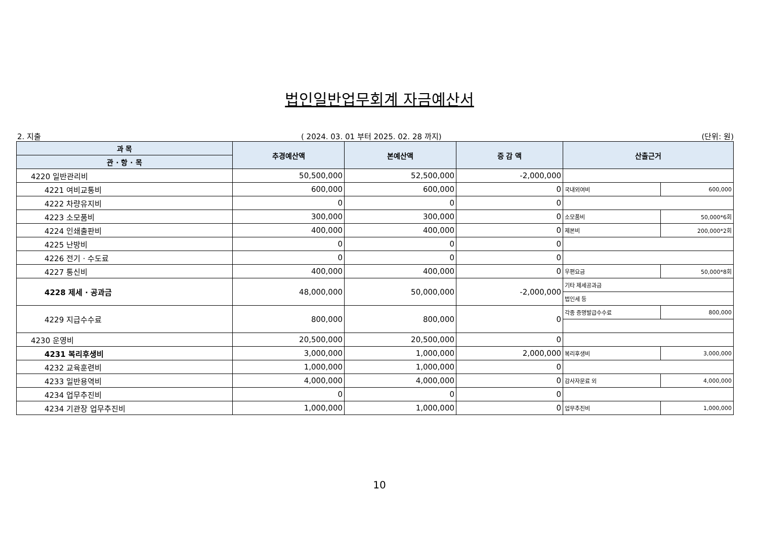법인일반업무회계 자금예산서
2. 지출 ( 2024. 03. 01 부터 2025. 02. 28 까지) (단위: 원)
| 과 목 | 추경예산액 | 본예산액 | 증 감 액 | 산출근거 | |
| --- | --- | --- | --- | --- | --- |
| 관 · 항 · 목 | | | | | |
| 4220 일반관리비 | 50,500,000 | 52,500,000 | -2,000,000 | | |
| 4221 여비교통비 | 600,000 | 600,000 | 0 | 국내외여비 | 600,000 |
| 4222 차량유지비 | 0 | 0 | 0 | | |
| 4223 소모품비 | 300,000 | 300,000 | 0 | 소모품비 | 50,000*6회 |
| 4224 인쇄출판비 | 400,000 | 400,000 | 0 | 제본비 | 200,000*2회 |
| 4225 난방비 | 0 | 0 | 0 | | |
| 4226 전기 · 수도료 | 0 | 0 | 0 | | |
| 4227 통신비 | 400,000 | 400,000 | 0 | 우편요금 | 50,000*8회 |
| 4228 제세 · 공과금 | 48,000,000 | 50,000,000 | -2,000,000 | 기타 제세공과금 | |
| | | | | 법인세 등 | |
| 4229 지급수수료 | 800,000 | 800,000 | 0 | 각종 증명발급수수료 | 800,000 |
| 4230 운영비 | 20,500,000 | 20,500,000 | 0 | | |
| 4231 복리후생비 | 3,000,000 | 1,000,000 | 2,000,000 | 복리후생비 | 3,000,000 |
| 4232 교육훈련비 | 1,000,000 | 1,000,000 | 0 | | |
| 4233 일반용역비 | 4,000,000 | 4,000,000 | 0 | 감사자문료 외 | 4,000,000 |
| 4234 업무추진비 | 0 | 0 | 0 | | |
| 4234 기관장 업무추진비 | 1,000,000 | 1,000,000 | 0 | 업무추진비 | 1,000,000 |
10